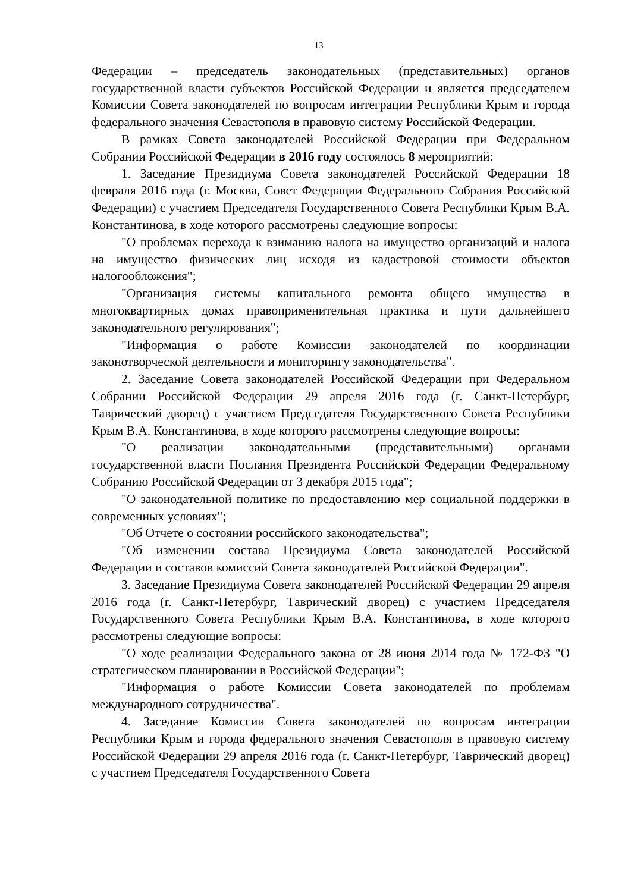13
Федерации – председатель законодательных (представительных) органов государственной власти субъектов Российской Федерации и является председателем Комиссии Совета законодателей по вопросам интеграции Республики Крым и города федерального значения Севастополя в правовую систему Российской Федерации.
В рамках Совета законодателей Российской Федерации при Федеральном Собрании Российской Федерации в 2016 году состоялось 8 мероприятий:
1. Заседание Президиума Совета законодателей Российской Федерации 18 февраля 2016 года (г. Москва, Совет Федерации Федерального Собрания Российской Федерации) с участием Председателя Государственного Совета Республики Крым В.А. Константинова, в ходе которого рассмотрены следующие вопросы:
"О проблемах перехода к взиманию налога на имущество организаций и налога на имущество физических лиц исходя из кадастровой стоимости объектов налогообложения";
"Организация системы капитального ремонта общего имущества в многоквартирных домах правоприменительная практика и пути дальнейшего законодательного регулирования";
"Информация о работе Комиссии законодателей по координации законотворческой деятельности и мониторингу законодательства".
2. Заседание Совета законодателей Российской Федерации при Федеральном Собрании Российской Федерации 29 апреля 2016 года (г. Санкт-Петербург, Таврический дворец) с участием Председателя Государственного Совета Республики Крым В.А. Константинова, в ходе которого рассмотрены следующие вопросы:
"О реализации законодательными (представительными) органами государственной власти Послания Президента Российской Федерации Федеральному Собранию Российской Федерации от 3 декабря 2015 года";
"О законодательной политике по предоставлению мер социальной поддержки в современных условиях";
"Об Отчете о состоянии российского законодательства";
"Об изменении состава Президиума Совета законодателей Российской Федерации и составов комиссий Совета законодателей Российской Федерации".
3. Заседание Президиума Совета законодателей Российской Федерации 29 апреля 2016 года (г. Санкт-Петербург, Таврический дворец) с участием Председателя Государственного Совета Республики Крым В.А. Константинова, в ходе которого рассмотрены следующие вопросы:
"О ходе реализации Федерального закона от 28 июня 2014 года № 172-ФЗ "О стратегическом планировании в Российской Федерации";
"Информация о работе Комиссии Совета законодателей по проблемам международного сотрудничества".
4. Заседание Комиссии Совета законодателей по вопросам интеграции Республики Крым и города федерального значения Севастополя в правовую систему Российской Федерации 29 апреля 2016 года (г. Санкт-Петербург, Таврический дворец) с участием Председателя Государственного Совета